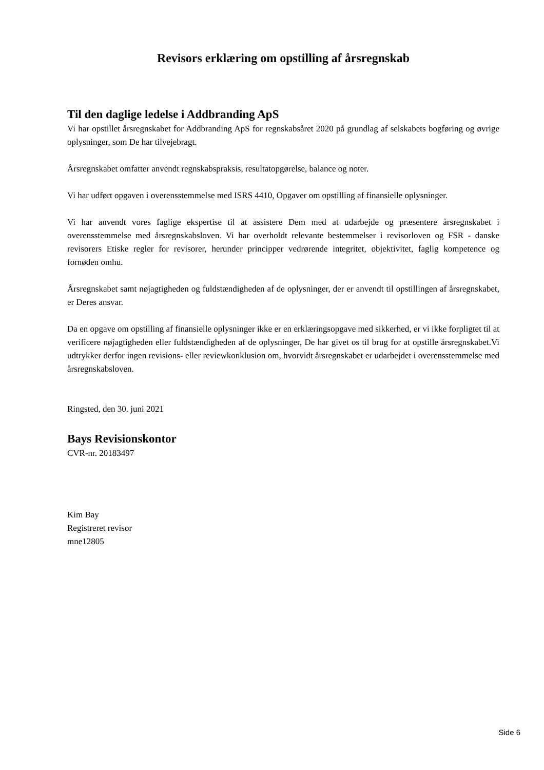Revisors erklæring om opstilling af årsregnskab
Til den daglige ledelse i Addbranding ApS
Vi har opstillet årsregnskabet for Addbranding ApS for regnskabsåret 2020 på grundlag af selskabets bogføring og øvrige oplysninger, som De har tilvejebragt.
Årsregnskabet omfatter anvendt regnskabspraksis, resultatopgørelse, balance og noter.
Vi har udført opgaven i overensstemmelse med ISRS 4410, Opgaver om opstilling af finansielle oplysninger.
Vi har anvendt vores faglige ekspertise til at assistere Dem med at udarbejde og præsentere årsregnskabet i overensstemmelse med årsregnskabsloven. Vi har overholdt relevante bestemmelser i revisorloven og FSR - danske revisorers Etiske regler for revisorer, herunder principper vedrørende integritet, objektivitet, faglig kompetence og fornøden omhu.
Årsregnskabet samt nøjagtigheden og fuldstændigheden af de oplysninger, der er anvendt til opstillingen af årsregnskabet, er Deres ansvar.
Da en opgave om opstilling af finansielle oplysninger ikke er en erklæringsopgave med sikkerhed, er vi ikke forpligtet til at verificere nøjagtigheden eller fuldstændigheden af de oplysninger, De har givet os til brug for at opstille årsregnskabet.Vi udtrykker derfor ingen revisions- eller reviewkonklusion om, hvorvidt årsregnskabet er udarbejdet i overensstemmelse med årsregnskabsloven.
Ringsted, den 30. juni 2021
Bays Revisionskontor
CVR-nr. 20183497
Kim Bay
Registreret revisor
mne12805
Side 6